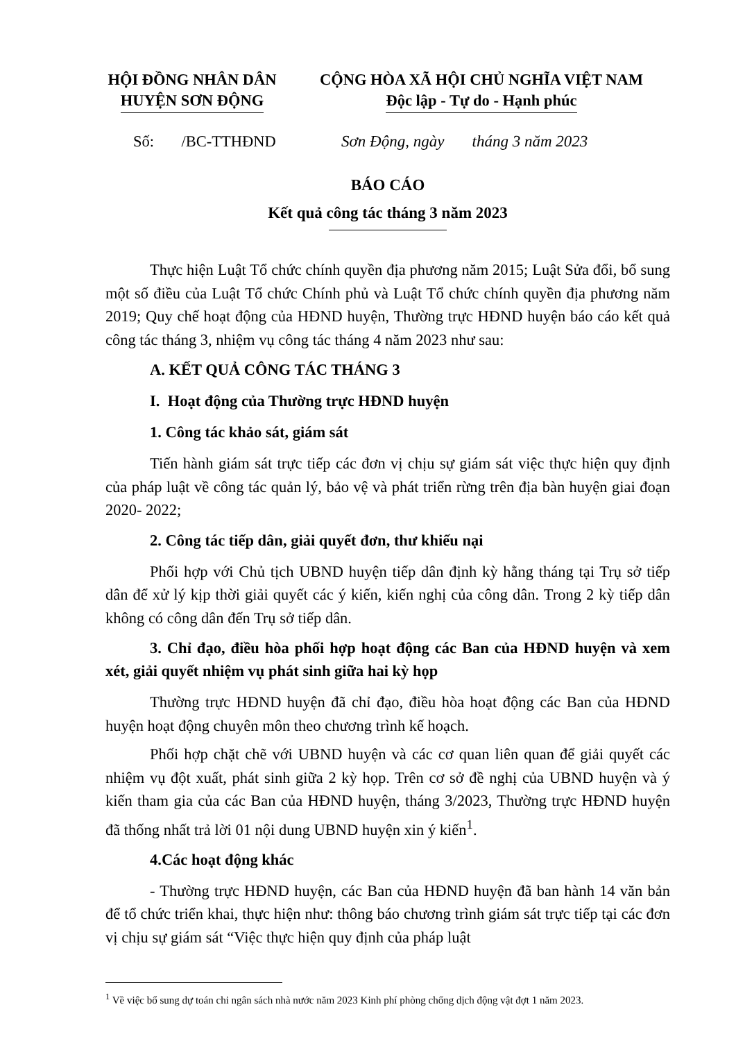HỘI ĐỒNG NHÂN DÂN
HUYỆN SƠN ĐỘNG
CỘNG HÒA XÃ HỘI CHỦ NGHĨA VIỆT NAM
Độc lập - Tự do - Hạnh phúc
Số: /BC-TTHĐND Sơn Động, ngày tháng 3 năm 2023
BÁO CÁO
Kết quả công tác tháng 3 năm 2023
Thực hiện Luật Tổ chức chính quyền địa phương năm 2015; Luật Sửa đổi, bổ sung một số điều của Luật Tổ chức Chính phủ và Luật Tổ chức chính quyền địa phương năm 2019; Quy chế hoạt động của HĐND huyện, Thường trực HĐND huyện báo cáo kết quả công tác tháng 3, nhiệm vụ công tác tháng 4 năm 2023 như sau:
A. KẾT QUẢ CÔNG TÁC THÁNG 3
I. Hoạt động của Thường trực HĐND huyện
1. Công tác khảo sát, giám sát
Tiến hành giám sát trực tiếp các đơn vị chịu sự giám sát việc thực hiện quy định của pháp luật về công tác quản lý, bảo vệ và phát triển rừng trên địa bàn huyện giai đoạn 2020- 2022;
2. Công tác tiếp dân, giải quyết đơn, thư khiếu nại
Phối hợp với Chủ tịch UBND huyện tiếp dân định kỳ hằng tháng tại Trụ sở tiếp dân để xử lý kịp thời giải quyết các ý kiến, kiến nghị của công dân. Trong 2 kỳ tiếp dân không có công dân đến Trụ sở tiếp dân.
3. Chỉ đạo, điều hòa phối hợp hoạt động các Ban của HĐND huyện và xem xét, giải quyết nhiệm vụ phát sinh giữa hai kỳ họp
Thường trực HĐND huyện đã chỉ đạo, điều hòa hoạt động các Ban của HĐND huyện hoạt động chuyên môn theo chương trình kế hoạch.
Phối hợp chặt chẽ với UBND huyện và các cơ quan liên quan để giải quyết các nhiệm vụ đột xuất, phát sinh giữa 2 kỳ họp. Trên cơ sở đề nghị của UBND huyện và ý kiến tham gia của các Ban của HĐND huyện, tháng 3/2023, Thường trực HĐND huyện đã thống nhất trả lời 01 nội dung UBND huyện xin ý kiến<sup>1</sup>.
4.Các hoạt động khác
- Thường trực HĐND huyện, các Ban của HĐND huyện đã ban hành 14 văn bản để tổ chức triển khai, thực hiện như: thông báo chương trình giám sát trực tiếp tại các đơn vị chịu sự giám sát “Việc thực hiện quy định của pháp luật
<sup>1</sup> Về việc bổ sung dự toán chi ngân sách nhà nước năm 2023 Kinh phí phòng chống dịch động vật đợt 1 năm 2023.